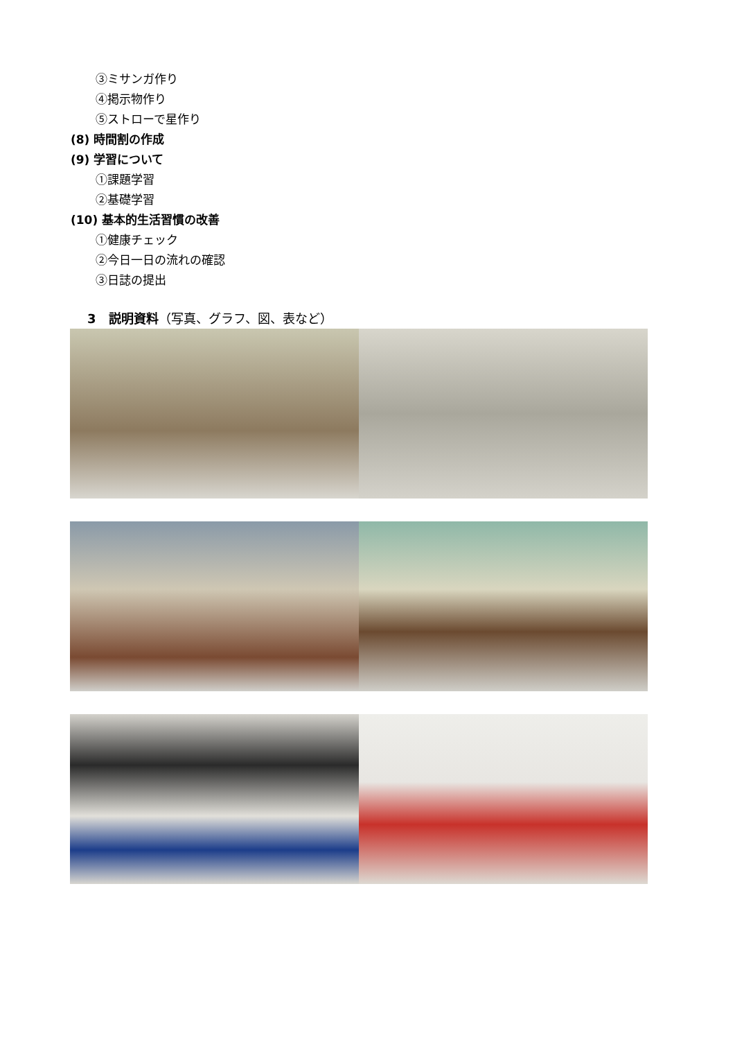③ミサンガ作り
④掲示物作り
⑤ストローで星作り
(8) 時間割の作成
(9) 学習について
①課題学習
②基礎学習
(10) 基本的生活習慣の改善
①健康チェック
②今日一日の流れの確認
③日誌の提出
3　説明資料（写真、グラフ、図、表など）